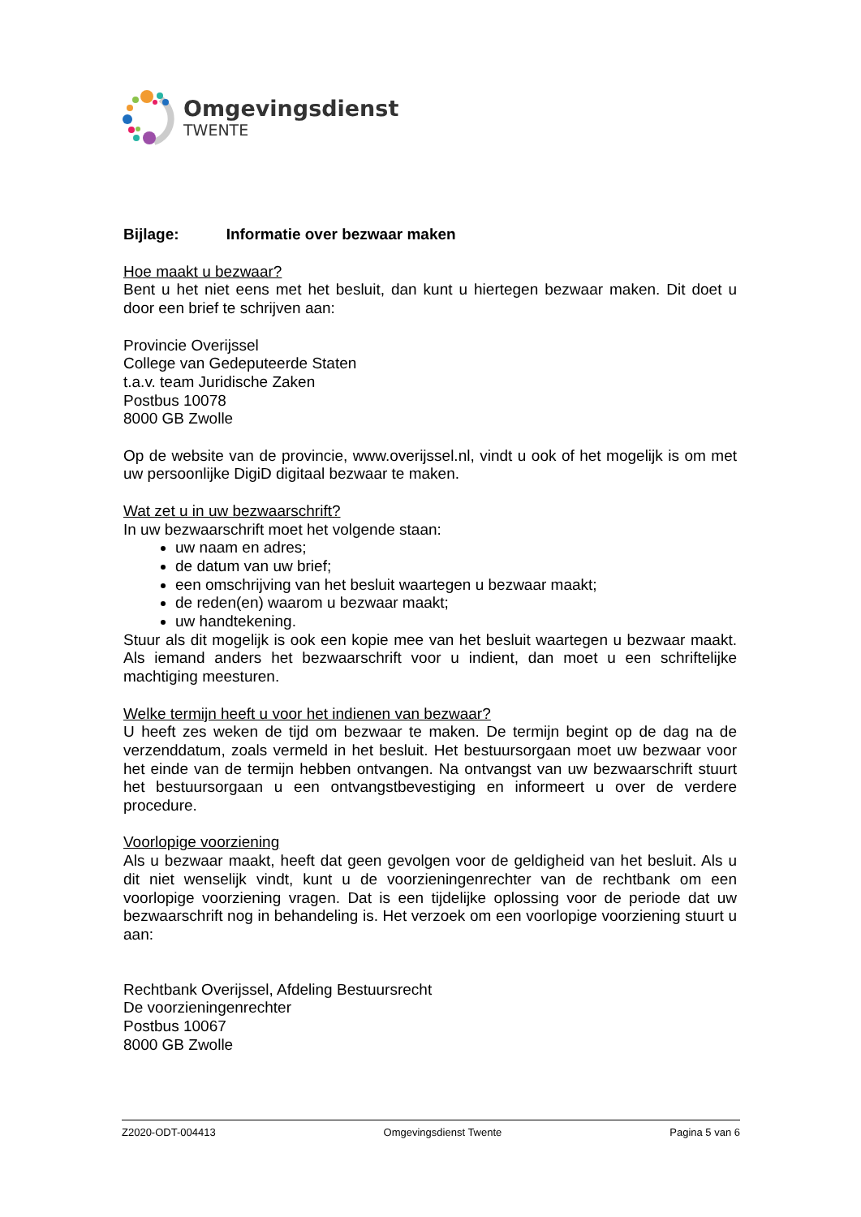Omgevingsdienst
TWENTE
Bijlage: Informatie over bezwaar maken
Hoe maakt u bezwaar?
Bent u het niet eens met het besluit, dan kunt u hiertegen bezwaar maken. Dit doet u door een brief te schrijven aan:
Provincie Overijssel
College van Gedeputeerde Staten
t.a.v. team Juridische Zaken
Postbus 10078
8000 GB Zwolle
Op de website van de provincie, www.overijssel.nl, vindt u ook of het mogelijk is om met uw persoonlijke DigiD digitaal bezwaar te maken.
Wat zet u in uw bezwaarschrift?
In uw bezwaarschrift moet het volgende staan:
uw naam en adres;
de datum van uw brief;
een omschrijving van het besluit waartegen u bezwaar maakt;
de reden(en) waarom u bezwaar maakt;
uw handtekening.
Stuur als dit mogelijk is ook een kopie mee van het besluit waartegen u bezwaar maakt. Als iemand anders het bezwaarschrift voor u indient, dan moet u een schriftelijke machtiging meesturen.
Welke termijn heeft u voor het indienen van bezwaar?
U heeft zes weken de tijd om bezwaar te maken. De termijn begint op de dag na de verzenddatum, zoals vermeld in het besluit. Het bestuursorgaan moet uw bezwaar voor het einde van de termijn hebben ontvangen. Na ontvangst van uw bezwaarschrift stuurt het bestuursorgaan u een ontvangstbevestiging en informeert u over de verdere procedure.
Voorlopige voorziening
Als u bezwaar maakt, heeft dat geen gevolgen voor de geldigheid van het besluit. Als u dit niet wenselijk vindt, kunt u de voorzieningenrechter van de rechtbank om een voorlopige voorziening vragen. Dat is een tijdelijke oplossing voor de periode dat uw bezwaarschrift nog in behandeling is. Het verzoek om een voorlopige voorziening stuurt u aan:
Rechtbank Overijssel, Afdeling Bestuursrecht
De voorzieningenrechter
Postbus 10067
8000 GB Zwolle
Z2020-ODT-004413 Omgevingsdienst Twente Pagina 5 van 6